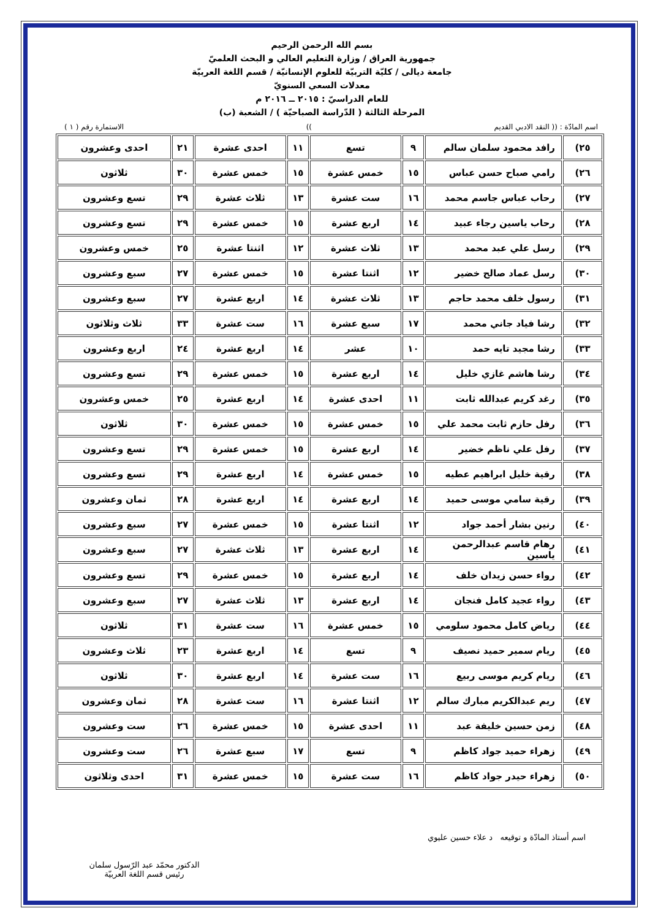بسم الله الرحمن الرحيم
جمهورية العراق / وزارة التعليم العالي و البحث العلميّ
جامعة ديالى / كليّة التربيّة للعلوم الإنسانيّة / قسم اللغة العربيّة
معدلات السعي السنويّ
للعام الدراسيّ : ٢٠١٥ ــ ٢٠١٦ م
المرحلة الثالثة ( الدّراسة الصباحيّة ) / الشعبة (ب)
اسم المادّة : (( النقد الادبي القديم)) الاستمارة رقم ( ١ )
| ٢٥) | رافد محمود سلمان سالم | ٩ | تسع | ١١ | احدى عشرة | ٢١ | احدى وعشرون |
| ٢٦) | رامي صباح حسن عباس | ١٥ | خمس عشرة | ١٥ | خمس عشرة | ٣٠ | ثلاثون |
| ٢٧) | رحاب عباس جاسم محمد | ١٦ | ست عشرة | ١٣ | ثلاث عشرة | ٢٩ | تسع وعشرون |
| ٢٨) | رحاب ياسين رجاء عبيد | ١٤ | اربع عشرة | ١٥ | خمس عشرة | ٢٩ | تسع وعشرون |
| ٢٩) | رسل علي عبد محمد | ١٣ | ثلاث عشرة | ١٢ | اثنتا عشرة | ٢٥ | خمس وعشرون |
| ٣٠) | رسل عماد صالح خضير | ١٢ | اثنتا عشرة | ١٥ | خمس عشرة | ٢٧ | سبع وعشرون |
| ٣١) | رسول خلف محمد حاجم | ١٣ | ثلاث عشرة | ١٤ | اربع عشرة | ٢٧ | سبع وعشرون |
| ٣٢) | رشا فياد جاني محمد | ١٧ | سبع عشرة | ١٦ | ست عشرة | ٣٣ | ثلاث وثلاثون |
| ٣٣) | رشا مجيد تايه حمد | ١٠ | عشر | ١٤ | اربع عشرة | ٢٤ | اربع وعشرون |
| ٣٤) | رشا هاشم غازي خليل | ١٤ | اربع عشرة | ١٥ | خمس عشرة | ٢٩ | تسع وعشرون |
| ٣٥) | رغد كريم عبدالله ثابت | ١١ | احدى عشرة | ١٤ | اربع عشرة | ٢٥ | خمس وعشرون |
| ٣٦) | رفل حازم ثابت محمد علي | ١٥ | خمس عشرة | ١٥ | خمس عشرة | ٣٠ | ثلاثون |
| ٣٧) | رفل علي ناظم خضير | ١٤ | اربع عشرة | ١٥ | خمس عشرة | ٢٩ | تسع وعشرون |
| ٣٨) | رقية خليل ابراهيم عطيه | ١٥ | خمس عشرة | ١٤ | اربع عشرة | ٢٩ | تسع وعشرون |
| ٣٩) | رقية سامي موسى حميد | ١٤ | اربع عشرة | ١٤ | اربع عشرة | ٢٨ | ثمان وعشرون |
| ٤٠) | رنين بشار أحمد جواد | ١٢ | اثنتا عشرة | ١٥ | خمس عشرة | ٢٧ | سبع وعشرون |
| ٤١) | رهام قاسم عبدالرحمن ياسين | ١٤ | اربع عشرة | ١٣ | ثلاث عشرة | ٢٧ | سبع وعشرون |
| ٤٢) | رواء حسن زيدان خلف | ١٤ | اربع عشرة | ١٥ | خمس عشرة | ٢٩ | تسع وعشرون |
| ٤٣) | رواء عجيد كامل فنجان | ١٤ | اربع عشرة | ١٣ | ثلاث عشرة | ٢٧ | سبع وعشرون |
| ٤٤) | رياض كامل محمود سلومي | ١٥ | خمس عشرة | ١٦ | ست عشرة | ٣١ | ثلاثون |
| ٤٥) | ريام سمير حميد نصيف | ٩ | تسع | ١٤ | اربع عشرة | ٢٣ | ثلاث وعشرون |
| ٤٦) | ريام كريم موسى ربيع | ١٦ | ست عشرة | ١٤ | اربع عشرة | ٣٠ | ثلاثون |
| ٤٧) | ريم عبدالكريم مبارك سالم | ١٢ | اثنتا عشرة | ١٦ | ست عشرة | ٢٨ | ثمان وعشرون |
| ٤٨) | زمن حسين خليفة عبد | ١١ | احدى عشرة | ١٥ | خمس عشرة | ٢٦ | ست وعشرون |
| ٤٩) | زهراء حميد جواد كاظم | ٩ | تسع | ١٧ | سبع عشرة | ٢٦ | ست وعشرون |
| ٥٠) | زهراء حيدر جواد كاظم | ١٦ | ست عشرة | ١٥ | خمس عشرة | ٣١ | احدى وثلاثون |
اسم أستاذ المادّة و توقيعه د علاء حسين عليوي
الدكتور محمّد عبد الرّسول سلمان
رئيس قسم اللغة العربيّة